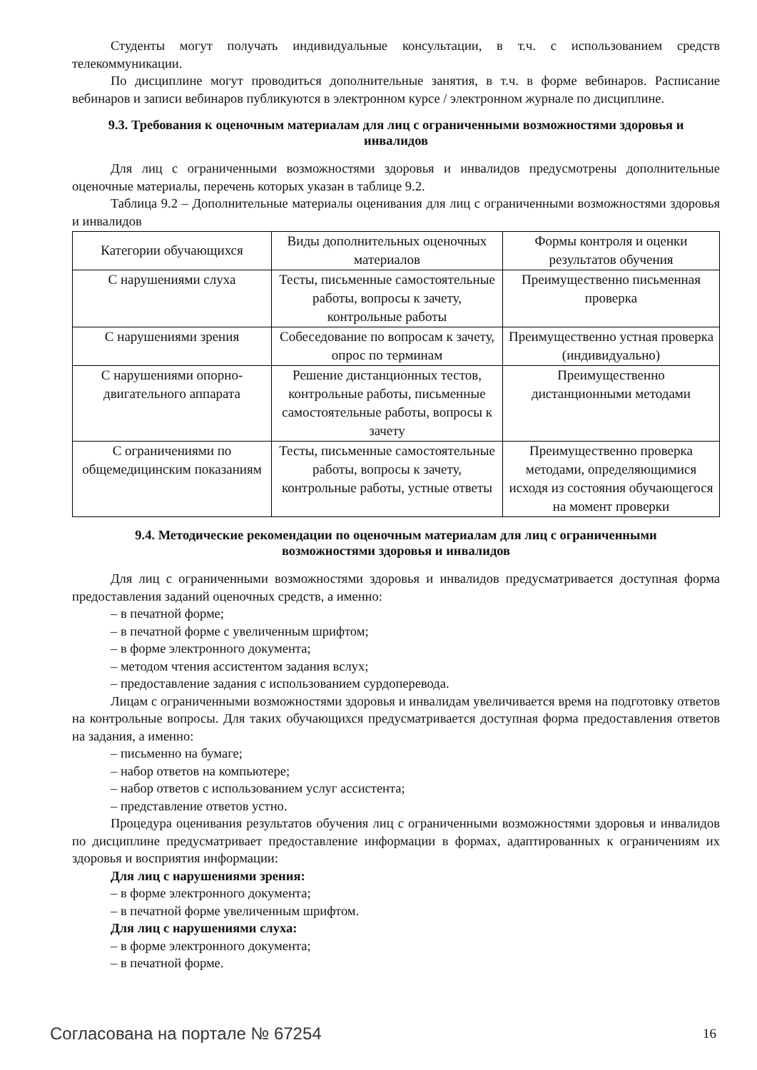Студенты могут получать индивидуальные консультации, в т.ч. с использованием средств телекоммуникации.
По дисциплине могут проводиться дополнительные занятия, в т.ч. в форме вебинаров. Расписание вебинаров и записи вебинаров публикуются в электронном курсе / электронном журнале по дисциплине.
9.3. Требования к оценочным материалам для лиц с ограниченными возможностями здоровья и инвалидов
Для лиц с ограниченными возможностями здоровья и инвалидов предусмотрены дополнительные оценочные материалы, перечень которых указан в таблице 9.2.
Таблица 9.2 – Дополнительные материалы оценивания для лиц с ограниченными возможностями здоровья и инвалидов
| Категории обучающихся | Виды дополнительных оценочных материалов | Формы контроля и оценки результатов обучения |
| С нарушениями слуха | Тесты, письменные самостоятельные работы, вопросы к зачету, контрольные работы | Преимущественно письменная проверка |
| С нарушениями зрения | Собеседование по вопросам к зачету, опрос по терминам | Преимущественно устная проверка (индивидуально) |
| С нарушениями опорно-двигательного аппарата | Решение дистанционных тестов, контрольные работы, письменные самостоятельные работы, вопросы к зачету | Преимущественно дистанционными методами |
| С ограничениями по общемедицинским показаниям | Тесты, письменные самостоятельные работы, вопросы к зачету, контрольные работы, устные ответы | Преимущественно проверка методами, определяющимися исходя из состояния обучающегося на момент проверки |
9.4. Методические рекомендации по оценочным материалам для лиц с ограниченными возможностями здоровья и инвалидов
Для лиц с ограниченными возможностями здоровья и инвалидов предусматривается доступная форма предоставления заданий оценочных средств, а именно:
– в печатной форме;
– в печатной форме с увеличенным шрифтом;
– в форме электронного документа;
– методом чтения ассистентом задания вслух;
– предоставление задания с использованием сурдоперевода.
Лицам с ограниченными возможностями здоровья и инвалидам увеличивается время на подготовку ответов на контрольные вопросы. Для таких обучающихся предусматривается доступная форма предоставления ответов на задания, а именно:
– письменно на бумаге;
– набор ответов на компьютере;
– набор ответов с использованием услуг ассистента;
– представление ответов устно.
Процедура оценивания результатов обучения лиц с ограниченными возможностями здоровья и инвалидов по дисциплине предусматривает предоставление информации в формах, адаптированных к ограничениям их здоровья и восприятия информации:
Для лиц с нарушениями зрения:
– в форме электронного документа;
– в печатной форме увеличенным шрифтом.
Для лиц с нарушениями слуха:
– в форме электронного документа;
– в печатной форме.
Согласована на портале № 67254 16